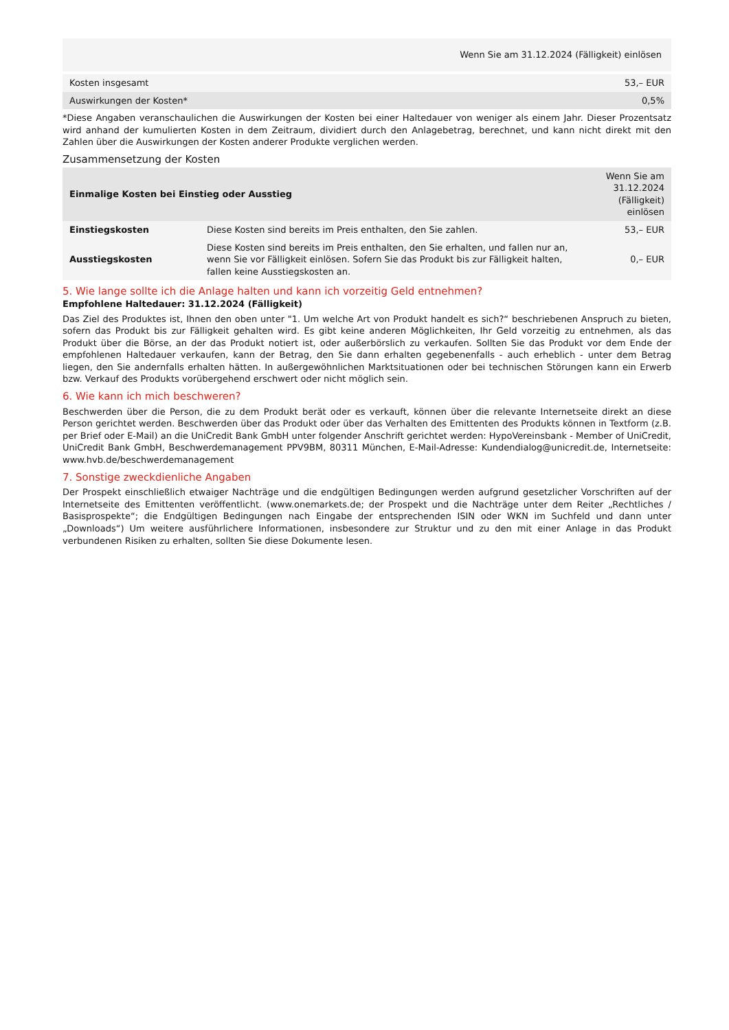| Wenn Sie am 31.12.2024 (Fälligkeit) einlösen | |
| Kosten insgesamt | 53,– EUR |
| Auswirkungen der Kosten* | 0,5% |
*Diese Angaben veranschaulichen die Auswirkungen der Kosten bei einer Haltedauer von weniger als einem Jahr. Dieser Prozentsatz wird anhand der kumulierten Kosten in dem Zeitraum, dividiert durch den Anlagebetrag, berechnet, und kann nicht direkt mit den Zahlen über die Auswirkungen der Kosten anderer Produkte verglichen werden.
Zusammensetzung der Kosten
| Einmalige Kosten bei Einstieg oder Ausstieg | | Wenn Sie am 31.12.2024 (Fälligkeit) einlösen |
| --- | --- | --- |
| Einstiegskosten | Diese Kosten sind bereits im Preis enthalten, den Sie zahlen. | 53,– EUR |
| Ausstiegskosten | Diese Kosten sind bereits im Preis enthalten, den Sie erhalten, und fallen nur an, wenn Sie vor Fälligkeit einlösen. Sofern Sie das Produkt bis zur Fälligkeit halten, fallen keine Ausstiegskosten an. | 0,– EUR |
5. Wie lange sollte ich die Anlage halten und kann ich vorzeitig Geld entnehmen?
Empfohlene Haltedauer: 31.12.2024 (Fälligkeit)
Das Ziel des Produktes ist, Ihnen den oben unter "1. Um welche Art von Produkt handelt es sich?“ beschriebenen Anspruch zu bieten, sofern das Produkt bis zur Fälligkeit gehalten wird. Es gibt keine anderen Möglichkeiten, Ihr Geld vorzeitig zu entnehmen, als das Produkt über die Börse, an der das Produkt notiert ist, oder außerbörslich zu verkaufen. Sollten Sie das Produkt vor dem Ende der empfohlenen Haltedauer verkaufen, kann der Betrag, den Sie dann erhalten gegebenenfalls - auch erheblich - unter dem Betrag liegen, den Sie andernfalls erhalten hätten. In außergewöhnlichen Marktsituationen oder bei technischen Störungen kann ein Erwerb bzw. Verkauf des Produkts vorübergehend erschwert oder nicht möglich sein.
6. Wie kann ich mich beschweren?
Beschwerden über die Person, die zu dem Produkt berät oder es verkauft, können über die relevante Internetseite direkt an diese Person gerichtet werden. Beschwerden über das Produkt oder über das Verhalten des Emittenten des Produkts können in Textform (z.B. per Brief oder E-Mail) an die UniCredit Bank GmbH unter folgender Anschrift gerichtet werden: HypoVereinsbank - Member of UniCredit, UniCredit Bank GmbH, Beschwerdemanagement PPV9BM, 80311 München, E-Mail-Adresse: Kundendialog@unicredit.de, Internetseite: www.hvb.de/beschwerdemanagement
7. Sonstige zweckdienliche Angaben
Der Prospekt einschließlich etwaiger Nachträge und die endgültigen Bedingungen werden aufgrund gesetzlicher Vorschriften auf der Internetseite des Emittenten veröffentlicht. (www.onemarkets.de; der Prospekt und die Nachträge unter dem Reiter „Rechtliches / Basisprospekte“; die Endgültigen Bedingungen nach Eingabe der entsprechenden ISIN oder WKN im Suchfeld und dann unter „Downloads“) Um weitere ausführlichere Informationen, insbesondere zur Struktur und zu den mit einer Anlage in das Produkt verbundenen Risiken zu erhalten, sollten Sie diese Dokumente lesen.